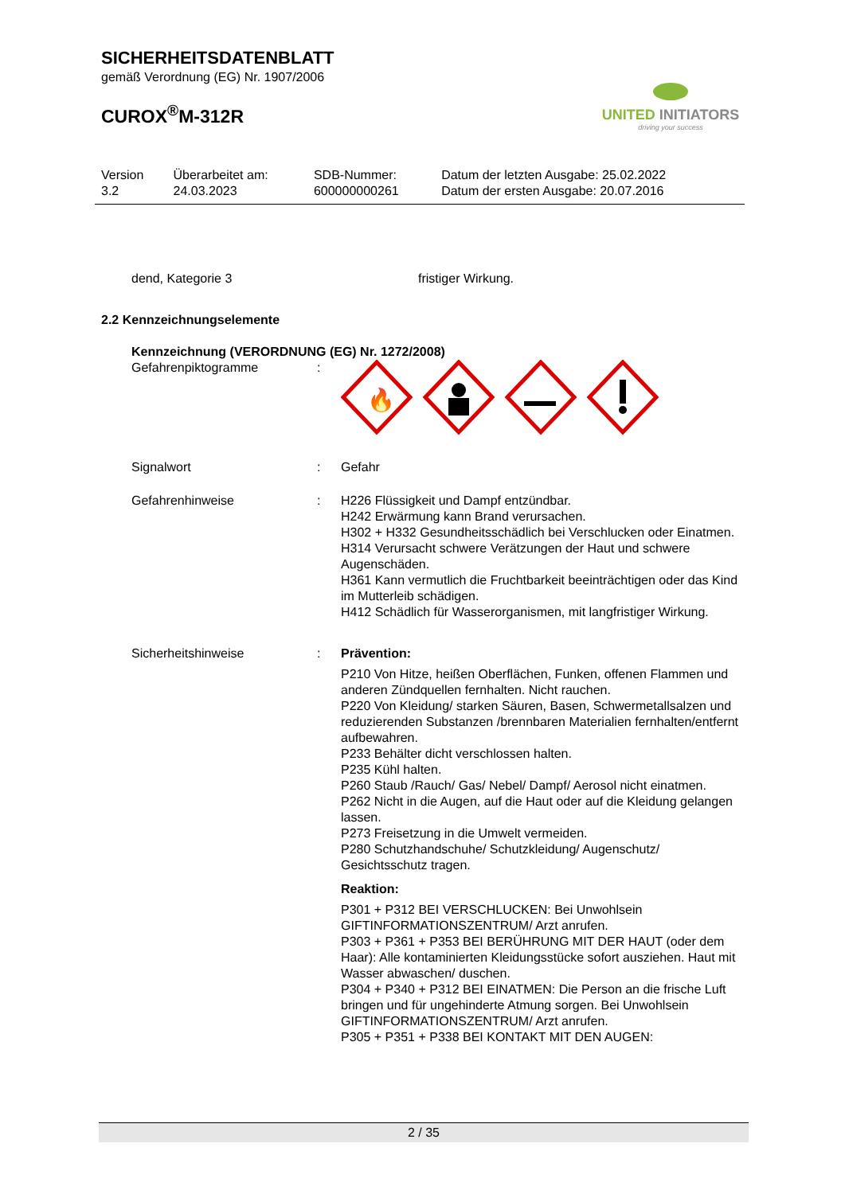SICHERHEITSDATENBLATT
gemäß Verordnung (EG) Nr. 1907/2006
CUROX<sup>®</sup>M-312R
UNITED INITIATORS
driving your success
| Version 3.2 | Überarbeitet am: 24.03.2023 | SDB-Nummer: 600000000261 | Datum der letzten Ausgabe: 25.02.2022 Datum der ersten Ausgabe: 20.07.2016 |
dend, Kategorie 3 fristiger Wirkung.
2.2 Kennzeichnungselemente
Kennzeichnung (VERORDNUNG (EG) Nr. 1272/2008)
Gefahrenpiktogramme :
🔥
Signalwort : Gefahr
Gefahrenhinweise : H226 Flüssigkeit und Dampf entzündbar.
H242 Erwärmung kann Brand verursachen.
H302 + H332 Gesundheitsschädlich bei Verschlucken oder Einatmen.
H314 Verursacht schwere Verätzungen der Haut und schwere Augenschäden.
H361 Kann vermutlich die Fruchtbarkeit beeinträchtigen oder das Kind im Mutterleib schädigen.
H412 Schädlich für Wasserorganismen, mit langfristiger Wirkung.
Sicherheitshinweise : Prävention:
P210 Von Hitze, heißen Oberflächen, Funken, offenen Flammen und anderen Zündquellen fernhalten. Nicht rauchen.
P220 Von Kleidung/ starken Säuren, Basen, Schwermetallsalzen und reduzierenden Substanzen /brennbaren Materialien fernhalten/entfernt aufbewahren.
P233 Behälter dicht verschlossen halten.
P235 Kühl halten.
P260 Staub /Rauch/ Gas/ Nebel/ Dampf/ Aerosol nicht einatmen.
P262 Nicht in die Augen, auf die Haut oder auf die Kleidung gelangen lassen.
P273 Freisetzung in die Umwelt vermeiden.
P280 Schutzhandschuhe/ Schutzkleidung/ Augenschutz/ Gesichtsschutz tragen.
Reaktion:
P301 + P312 BEI VERSCHLUCKEN: Bei Unwohlsein GIFTINFORMATIONSZENTRUM/ Arzt anrufen.
P303 + P361 + P353 BEI BERÜHRUNG MIT DER HAUT (oder dem Haar): Alle kontaminierten Kleidungsstücke sofort ausziehen. Haut mit Wasser abwaschen/ duschen.
P304 + P340 + P312 BEI EINATMEN: Die Person an die frische Luft bringen und für ungehinderte Atmung sorgen. Bei Unwohlsein GIFTINFORMATIONSZENTRUM/ Arzt anrufen.
P305 + P351 + P338 BEI KONTAKT MIT DEN AUGEN:
2 / 35